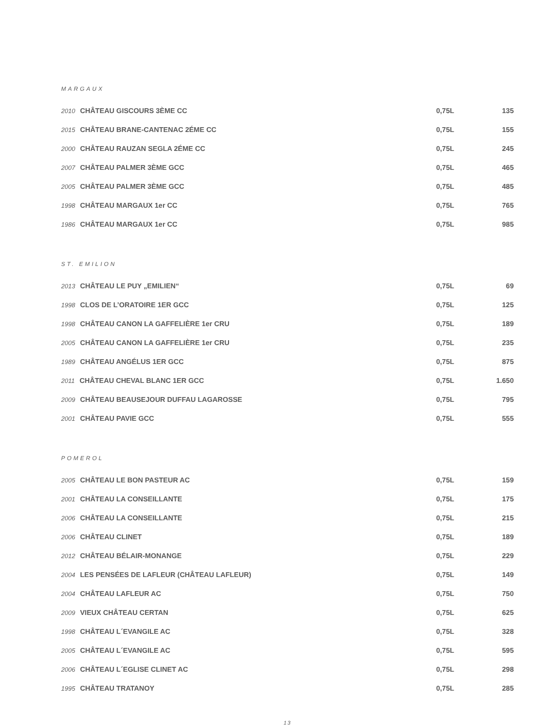MARGAUX
| 2010 CHÂTEAU GISCOURS 3ÈME CC | 0,75L | 135 |
| 2015 CHÂTEAU BRANE-CANTENAC 2ÉME CC | 0,75L | 155 |
| 2000 CHÂTEAU RAUZAN SEGLA 2ÉME CC | 0,75L | 245 |
| 2007 CHÂTEAU PALMER 3ÈME GCC | 0,75L | 465 |
| 2005 CHÂTEAU PALMER 3ÈME GCC | 0,75L | 485 |
| 1998 CHÂTEAU MARGAUX 1er CC | 0,75L | 765 |
| 1986 CHÂTEAU MARGAUX 1er CC | 0,75L | 985 |
ST. EMILION
| 2013 CHÂTEAU LE PUY „EMILIEN“ | 0,75L | 69 |
| 1998 CLOS DE L’ORATOIRE 1ER GCC | 0,75L | 125 |
| 1998 CHÂTEAU CANON LA GAFFELIÈRE 1er CRU | 0,75L | 189 |
| 2005 CHÂTEAU CANON LA GAFFELIÈRE 1er CRU | 0,75L | 235 |
| 1989 CHÂTEAU ANGÉLUS 1ER GCC | 0,75L | 875 |
| 2011 CHÂTEAU CHEVAL BLANC 1ER GCC | 0,75L | 1.650 |
| 2009 CHÂTEAU BEAUSEJOUR DUFFAU LAGAROSSE | 0,75L | 795 |
| 2001 CHÂTEAU PAVIE GCC | 0,75L | 555 |
POMEROL
| 2005 CHÂTEAU LE BON PASTEUR AC | 0,75L | 159 |
| 2001 CHÂTEAU LA CONSEILLANTE | 0,75L | 175 |
| 2006 CHÂTEAU LA CONSEILLANTE | 0,75L | 215 |
| 2006 CHÂTEAU CLINET | 0,75L | 189 |
| 2012 CHÂTEAU BÉLAIR-MONANGE | 0,75L | 229 |
| 2004 LES PENSÉES DE LAFLEUR (CHÂTEAU LAFLEUR) | 0,75L | 149 |
| 2004 CHÂTEAU LAFLEUR AC | 0,75L | 750 |
| 2009 VIEUX CHÂTEAU CERTAN | 0,75L | 625 |
| 1998 CHÂTEAU L´EVANGILE AC | 0,75L | 328 |
| 2005 CHÂTEAU L´EVANGILE AC | 0,75L | 595 |
| 2006 CHÂTEAU L´EGLISE CLINET AC | 0,75L | 298 |
| 1995 CHÂTEAU TRATANOY | 0,75L | 285 |
13